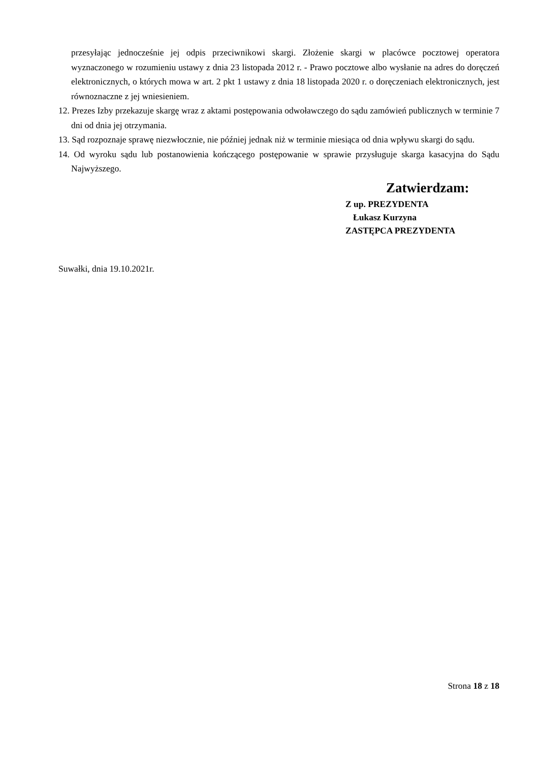przesyłając jednocześnie jej odpis przeciwnikowi skargi. Złożenie skargi w placówce pocztowej operatora wyznaczonego w rozumieniu ustawy z dnia 23 listopada 2012 r. - Prawo pocztowe albo wysłanie na adres do doręczeń elektronicznych, o których mowa w art. 2 pkt 1 ustawy z dnia 18 listopada 2020 r. o doręczeniach elektronicznych, jest równoznaczne z jej wniesieniem.
12. Prezes Izby przekazuje skargę wraz z aktami postępowania odwoławczego do sądu zamówień publicznych w terminie 7 dni od dnia jej otrzymania.
13. Sąd rozpoznaje sprawę niezwłocznie, nie później jednak niż w terminie miesiąca od dnia wpływu skargi do sądu.
14. Od wyroku sądu lub postanowienia kończącego postępowanie w sprawie przysługuje skarga kasacyjna do Sądu Najwyższego.
Zatwierdzam:
Z up. PREZYDENTA
Łukasz Kurzyna
ZASTĘPCA PREZYDENTA
Suwałki, dnia 19.10.2021r.
Strona 18 z 18